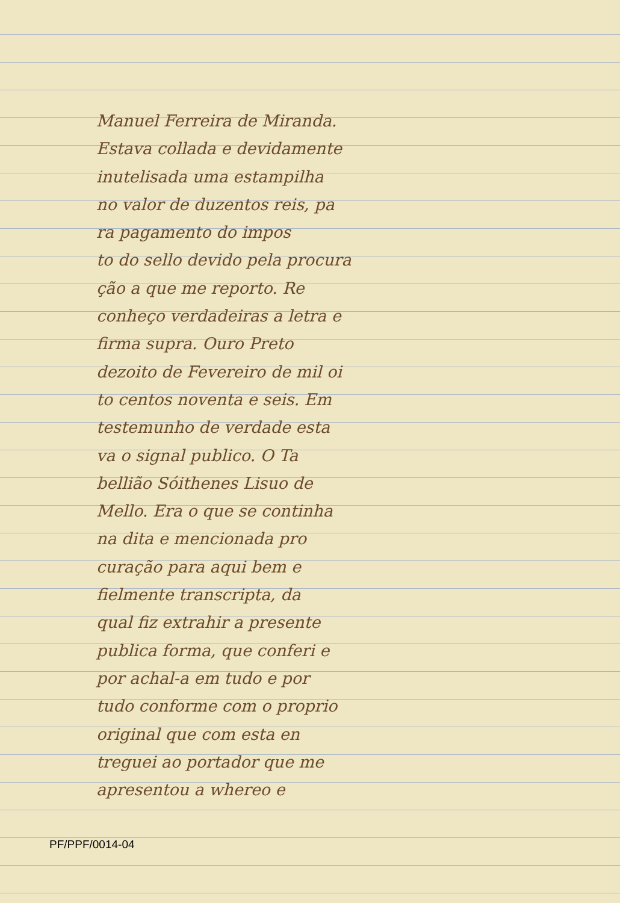Manuel Ferreira de Miranda.
Estava collada e devidamente
inutelisada uma estampilha
no valor de duzentos reis, pa
ra pagamento do impos
to do sello devido pela procura
ção a que me reporto. Re
conheço verdadeiras a letra e
firma supra. Ouro Preto
dezoito de Fevereiro de mil oi
to centos noventa e seis. Em
testemunho de verdade esta
va o signal publico. O Ta
bellião Sóithenes Lisuo de
Mello. Era o que se continha
na dita e mencionada pro
curação para aqui bem e
fielmente transcripta, da
qual fiz extrahir a presente
publica forma, que conferi e
por achal-a em tudo e por
tudo conforme com o proprio
original que com esta en
treguei ao portador que me
apresentou a whereo e
PF/PPF/0014-04